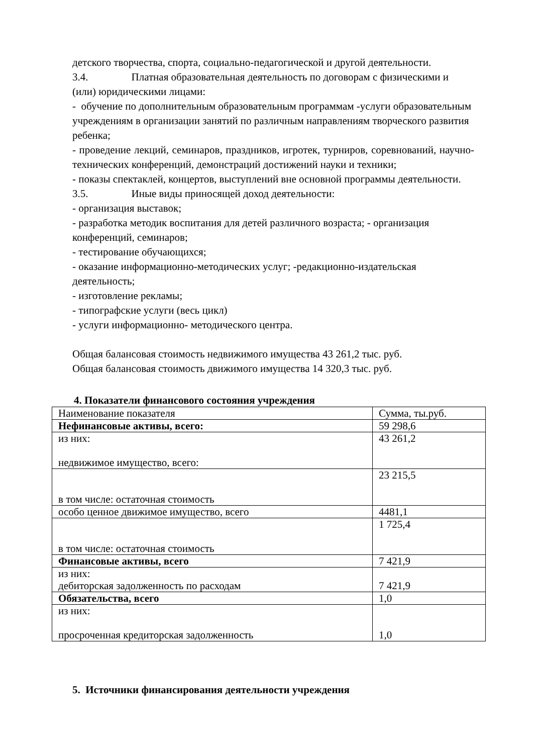детского творчества, спорта, социально-педагогической и другой деятельности.
3.4. Платная образовательная деятельность по договорам с физическими и (или) юридическими лицами:
- обучение по дополнительным образовательным программам -услуги образовательным учреждениям в организации занятий по различным направлениям творческого развития ребенка;
- проведение лекций, семинаров, праздников, игротек, турниров, соревнований, научно-технических конференций, демонстраций достижений науки и техники;
- показы спектаклей, концертов, выступлений вне основной программы деятельности.
3.5. Иные виды приносящей доход деятельности:
- организация выставок;
- разработка методик воспитания для детей различного возраста; - организация конференций, семинаров;
- тестирование обучающихся;
- оказание информационно-методических услуг; -редакционно-издательская деятельность;
- изготовление рекламы;
- типографские услуги (весь цикл)
- услуги информационно- методического центра.
Общая балансовая стоимость недвижимого имущества 43 261,2 тыс. руб.
Общая балансовая стоимость движимого имущества 14 320,3 тыс. руб.
4. Показатели финансового состояния учреждения
| Наименование показателя | Сумма, ты.руб. |
| Нефинансовые активы, всего: | 59 298,6 |
| из них: недвижимое имущество, всего: | 43 261,2 |
| в том числе: остаточная стоимость | 23 215,5 |
| особо ценное движимое имущество, всего | 4481,1 |
| в том числе: остаточная стоимость | 1 725,4 |
| Финансовые активы, всего | 7 421,9 |
| из них: дебиторская задолженность по расходам | 7 421,9 |
| Обязательства, всего | 1,0 |
| из них: просроченная кредиторская задолженность | 1,0 |
5. Источники финансирования деятельности учреждения